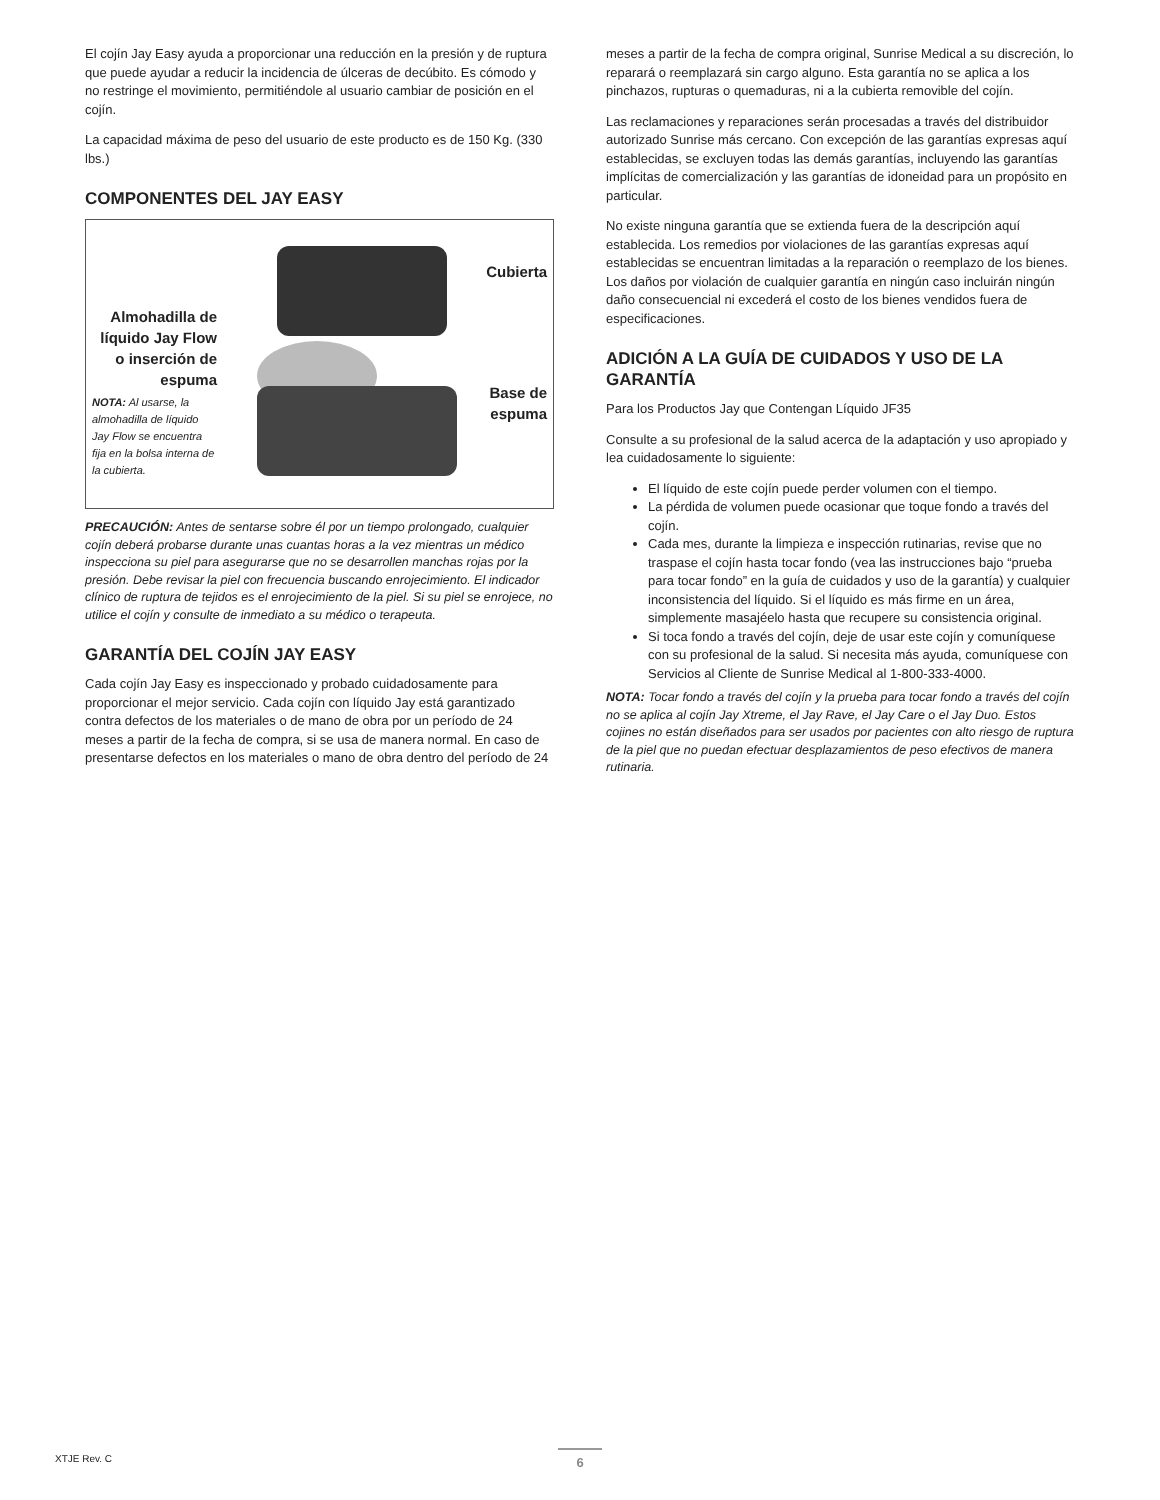El cojín Jay Easy ayuda a proporcionar una reducción en la presión y de ruptura que puede ayudar a reducir la incidencia de úlceras de decúbito. Es cómodo y no restringe el movimiento, permitiéndole al usuario cambiar de posición en el cojín.
La capacidad máxima de peso del usuario de este producto es de 150 Kg. (330 lbs.)
COMPONENTES DEL JAY EASY
Almohadilla de líquido Jay Flow o inserción de espuma
NOTA: Al usarse, la almohadilla de líquido Jay Flow se encuentra fija en la bolsa interna de la cubierta.
Cubierta
Base de espuma
PRECAUCIÓN: Antes de sentarse sobre él por un tiempo prolongado, cualquier cojín deberá probarse durante unas cuantas horas a la vez mientras un médico inspecciona su piel para asegurarse que no se desarrollen manchas rojas por la presión. Debe revisar la piel con frecuencia buscando enrojecimiento. El indicador clínico de ruptura de tejidos es el enrojecimiento de la piel. Si su piel se enrojece, no utilice el cojín y consulte de inmediato a su médico o terapeuta.
GARANTÍA DEL COJÍN JAY EASY
Cada cojín Jay Easy es inspeccionado y probado cuidadosamente para proporcionar el mejor servicio. Cada cojín con líquido Jay está garantizado contra defectos de los materiales o de mano de obra por un período de 24 meses a partir de la fecha de compra, si se usa de manera normal. En caso de presentarse defectos en los materiales o mano de obra dentro del período de 24
meses a partir de la fecha de compra original, Sunrise Medical a su discreción, lo reparará o reemplazará sin cargo alguno. Esta garantía no se aplica a los pinchazos, rupturas o quemaduras, ni a la cubierta removible del cojín.
Las reclamaciones y reparaciones serán procesadas a través del distribuidor autorizado Sunrise más cercano. Con excepción de las garantías expresas aquí establecidas, se excluyen todas las demás garantías, incluyendo las garantías implícitas de comercialización y las garantías de idoneidad para un propósito en particular.
No existe ninguna garantía que se extienda fuera de la descripción aquí establecida. Los remedios por violaciones de las garantías expresas aquí establecidas se encuentran limitadas a la reparación o reemplazo de los bienes. Los daños por violación de cualquier garantía en ningún caso incluirán ningún daño consecuencial ni excederá el costo de los bienes vendidos fuera de especificaciones.
ADICIÓN A LA GUÍA DE CUIDADOS Y USO DE LA GARANTÍA
Para los Productos Jay que Contengan Líquido JF35
Consulte a su profesional de la salud acerca de la adaptación y uso apropiado y lea cuidadosamente lo siguiente:
El líquido de este cojín puede perder volumen con el tiempo.
La pérdida de volumen puede ocasionar que toque fondo a través del cojín.
Cada mes, durante la limpieza e inspección rutinarias, revise que no traspase el cojín hasta tocar fondo (vea las instrucciones bajo “prueba para tocar fondo” en la guía de cuidados y uso de la garantía) y cualquier inconsistencia del líquido. Si el líquido es más firme en un área, simplemente masajéelo hasta que recupere su consistencia original.
Si toca fondo a través del cojín, deje de usar este cojín y comuníquese con su profesional de la salud. Si necesita más ayuda, comuníquese con Servicios al Cliente de Sunrise Medical al 1-800-333-4000.
NOTA: Tocar fondo a través del cojín y la prueba para tocar fondo a través del cojín no se aplica al cojín Jay Xtreme, el Jay Rave, el Jay Care o el Jay Duo. Estos cojines no están diseñados para ser usados por pacientes con alto riesgo de ruptura de la piel que no puedan efectuar desplazamientos de peso efectivos de manera rutinaria.
XTJE Rev. C 6